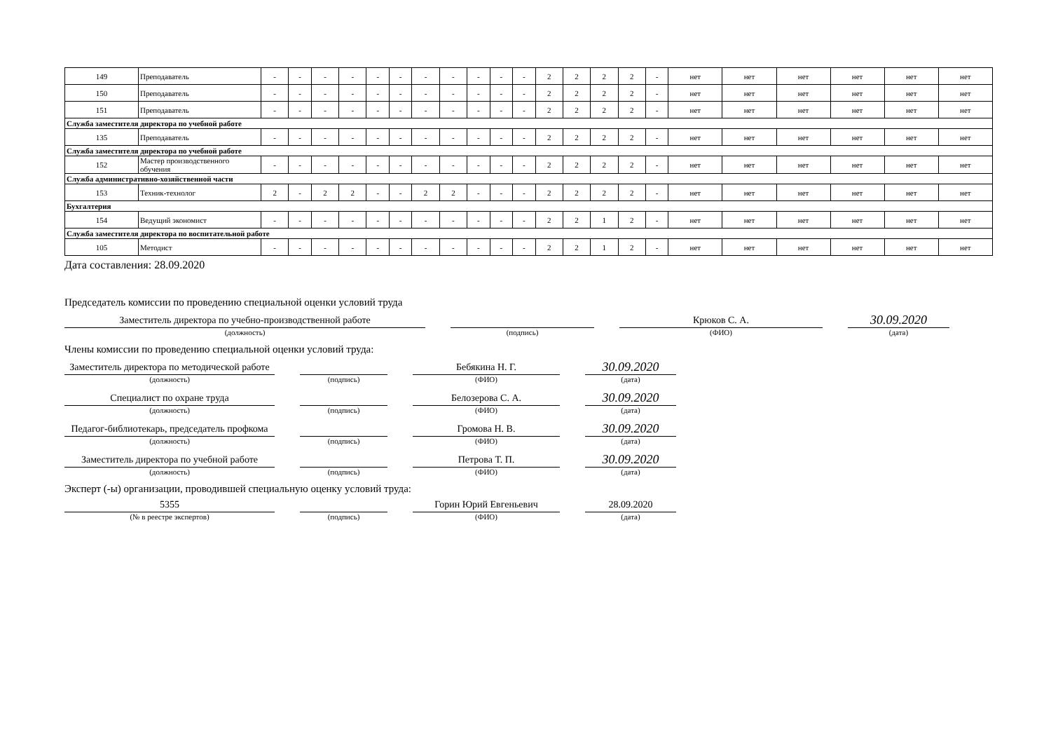| 149 | Преподаватель | - | - | - | - | - | - | - | - | - | - | - | 2 | 2 | 2 | 2 | - | нет | нет | нет | нет | нет | нет |
| 150 | Преподаватель | - | - | - | - | - | - | - | - | - | - | - | 2 | 2 | 2 | 2 | - | нет | нет | нет | нет | нет | нет |
| 151 | Преподаватель | - | - | - | - | - | - | - | - | - | - | - | 2 | 2 | 2 | 2 | - | нет | нет | нет | нет | нет | нет |
| Служба заместителя директора по учебной работе | | | | | | | | | | | | | | | | | | | | | | | |
| 135 | Преподаватель | - | - | - | - | - | - | - | - | - | - | - | 2 | 2 | 2 | 2 | - | нет | нет | нет | нет | нет | нет |
| Служба заместителя директора по учебной работе | | | | | | | | | | | | | | | | | | | | | | | |
| 152 | Мастер производственного обучения | - | - | - | - | - | - | - | - | - | - | - | 2 | 2 | 2 | 2 | - | нет | нет | нет | нет | нет | нет |
| Служба административно-хозяйственной части | | | | | | | | | | | | | | | | | | | | | | | |
| 153 | Техник-технолог | 2 | - | 2 | 2 | - | - | 2 | 2 | - | - | - | 2 | 2 | 2 | 2 | - | нет | нет | нет | нет | нет | нет |
| Бухгалтерия | | | | | | | | | | | | | | | | | | | | | | | |
| 154 | Ведущий экономист | - | - | - | - | - | - | - | - | - | - | - | 2 | 2 | 1 | 2 | - | нет | нет | нет | нет | нет | нет |
| Служба заместителя директора по воспитательной работе | | | | | | | | | | | | | | | | | | | | | | | |
| 105 | Методист | - | - | - | - | - | - | - | - | - | - | - | 2 | 2 | 1 | 2 | - | нет | нет | нет | нет | нет | нет |
Дата составления: 28.09.2020
Председатель комиссии по проведению специальной оценки условий труда
Заместитель директора по учебно-производственной работе
(должность)
(подпись)
Крюков С. А.
(ФИО)
30.09.2020
(дата)
Члены комиссии по проведению специальной оценки условий труда:
Заместитель директора по методической работе
(должность)
(подпись)
Бебякина Н. Г.
(ФИО)
30.09.2020
(дата)
Специалист по охране труда
(должность)
(подпись)
Белозерова С. А.
(ФИО)
30.09.2020
(дата)
Педагог-библиотекарь, председатель профкома
(должность)
(подпись)
Громова Н. В.
(ФИО)
30.09.2020
(дата)
Заместитель директора по учебной работе
(должность)
(подпись)
Петрова Т. П.
(ФИО)
30.09.2020
(дата)
Эксперт (-ы) организации, проводившей специальную оценку условий труда:
5355
(№ в реестре экспертов)
(подпись)
Горин Юрий Евгеньевич
(ФИО)
28.09.2020
(дата)